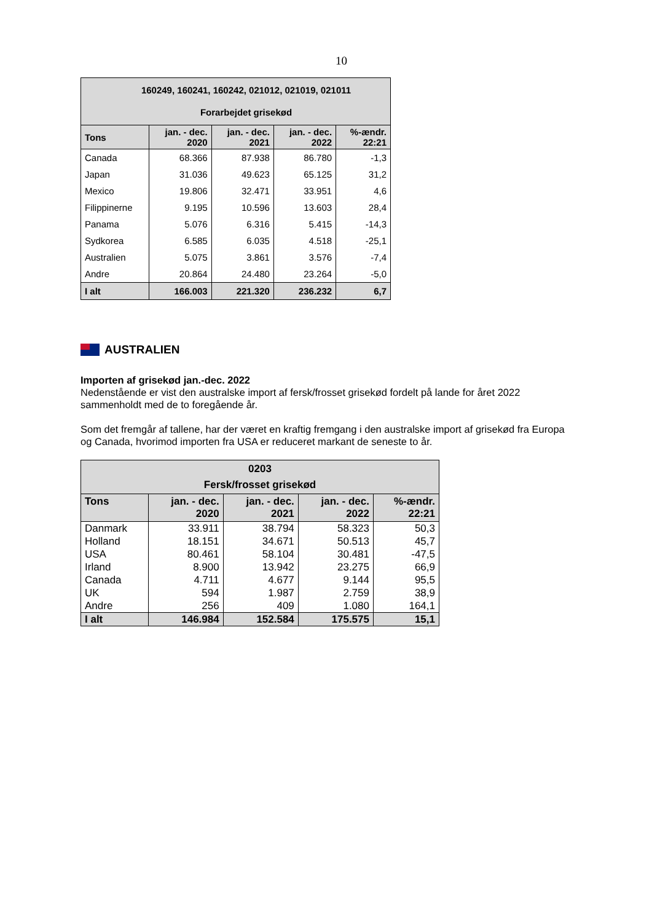10
| 160249, 160241, 160242, 021012, 021019, 021011 Forarbejdet grisekød | | | | |
| Tons | jan. - dec. 2020 | jan. - dec. 2021 | jan. - dec. 2022 | %-ændr. 22:21 |
| Canada | 68.366 | 87.938 | 86.780 | -1,3 |
| Japan | 31.036 | 49.623 | 65.125 | 31,2 |
| Mexico | 19.806 | 32.471 | 33.951 | 4,6 |
| Filippinerne | 9.195 | 10.596 | 13.603 | 28,4 |
| Panama | 5.076 | 6.316 | 5.415 | -14,3 |
| Sydkorea | 6.585 | 6.035 | 4.518 | -25,1 |
| Australien | 5.075 | 3.861 | 3.576 | -7,4 |
| Andre | 20.864 | 24.480 | 23.264 | -5,0 |
| I alt | 166.003 | 221.320 | 236.232 | 6,7 |
AUSTRALIEN
Importen af grisekød jan.-dec. 2022
Nedenstående er vist den australske import af fersk/frosset grisekød fordelt på lande for året 2022 sammenholdt med de to foregående år.
Som det fremgår af tallene, har der været en kraftig fremgang i den australske import af grisekød fra Europa og Canada, hvorimod importen fra USA er reduceret markant de seneste to år.
| 0203 Fersk/frosset grisekød | | | | |
| Tons | jan. - dec. 2020 | jan. - dec. 2021 | jan. - dec. 2022 | %-ændr. 22:21 |
| Danmark | 33.911 | 38.794 | 58.323 | 50,3 |
| Holland | 18.151 | 34.671 | 50.513 | 45,7 |
| USA | 80.461 | 58.104 | 30.481 | -47,5 |
| Irland | 8.900 | 13.942 | 23.275 | 66,9 |
| Canada | 4.711 | 4.677 | 9.144 | 95,5 |
| UK | 594 | 1.987 | 2.759 | 38,9 |
| Andre | 256 | 409 | 1.080 | 164,1 |
| I alt | 146.984 | 152.584 | 175.575 | 15,1 |